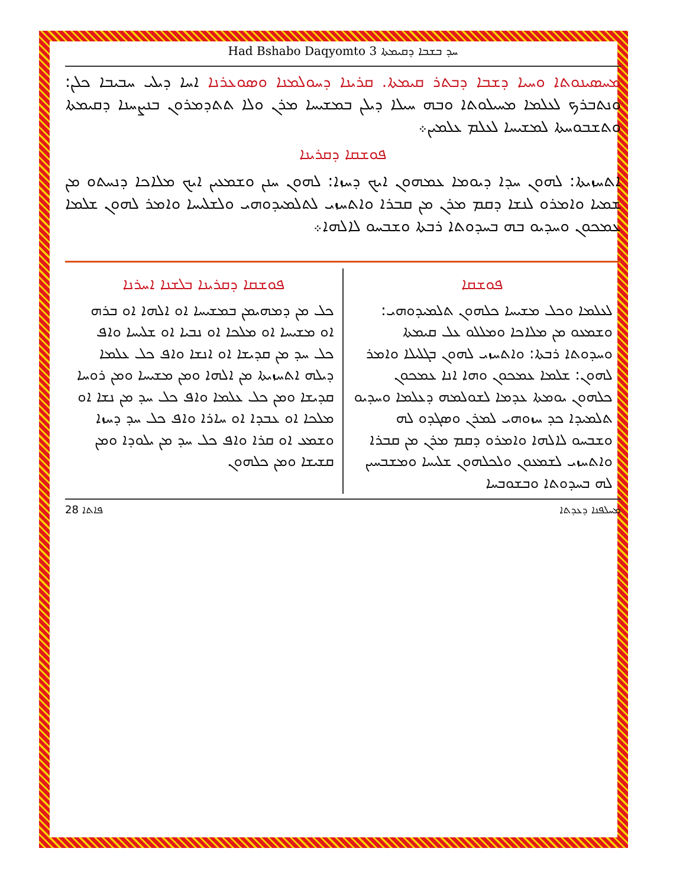Had Bshabo Daqyomto 3 ܚܕ ܒܫܒܐ ܕܩܝܡܬܐ
ܡܚܣܝܢܘܬܐ ܘܚܝܐ ܕܫܒܐ ܕܒܬܪ ܩܝܡܬܐ. ܩܪܝܢܐ ܕܚܘܠܡܢܐ ܘܣܘܥܪܢܐ ܐܚܐ ܕܝܠܝ ܚܒܝܒܐ ܟܠܢ: ܘܢܬܒܪܟ ܠܥܠܡܐ ܡܚܝܠܘܬܐ ܘܒܗ ܚܝܠܐ ܕܝܠܢ ܒܡܫܝܚܐ ܡܪܢ ܘܠܐ ܬܬܕܡܪܘܢ ܒܢܨܚܢܐ ܕܩܝܡܬܐ ܘܬܫܒܘܚܬܐ ܠܡܫܝܚܐ ܠܥܠܡ ܥܠܡܝܢ܀
ܦܘܫܩܐ ܕܩܪܝܢܐ
ܐܬܚܙܝܬܐ: ܠܗܘܢ ܚܕܐ ܕܝܘܡܐ ܥܡܗܘܢ ܐܝܟ ܕܚܙܐ: ܠܗܘܢ ܚܢܢ ܘܫܡܥܝܢ ܐܝܟ ܡܠܐܟܐ ܕܢܚܬܘ ܡܢ ܫܡܝܐ ܘܐܡܪܘ ܠܢܫܐ ܕܩܡ ܡܪܢ ܡܢ ܩܒܪܐ ܘܐܬܚܙܝ ܠܬܠܡܝܕܘܗܝ ܘܠܫܠܝܚܐ ܘܐܡܪ ܠܗܘܢ ܫܠܡܐ ܥܡܟܘܢ ܘܚܕܝܘ ܒܗ ܒܚܕܘܬܐ ܪܒܬܐ ܘܫܒܚܘ ܠܐܠܗܐ܀
ܦܘܫܩܐ
ܠܥܠܡܐ ܘܟܠ ܡܫܝܚܐ ܟܠܗܘܢ ܬܠܡܝܕܘܗܝ: ܘܫܡܥܘ ܡܢ ܡܠܐܟܐ ܘܡܠܠܘ ܥܠ ܩܝܡܬܐ ܘܚܕܘܬܐ ܪܒܬܐ: ܘܐܬܚܙܝ ܠܗܘܢ ܒܓܠܝܠܐ ܘܐܡܪ ܠܗܘܢ: ܫܠܡܐ ܥܡܟܘܢ ܘܗܐ ܐܢܐ ܥܡܟܘܢ ܟܠܗܘܢ ܝܘܡܬܐ ܥܕܡܐ ܠܫܘܠܡܗ ܕܥܠܡܐ ܘܚܕܝܘ ܬܠܡܝܕܐ ܟܕ ܚܙܘܗܝ ܠܡܪܢ ܘܣܓܕܘ ܠܗ ܘܫܒܚܘ ܠܐܠܗܐ ܘܐܡܪܘ ܕܩܡ ܡܪܢ ܡܢ ܩܒܪܐ ܘܐܬܚܙܝ ܠܫܡܥܘܢ ܘܠܟܠܗܘܢ ܫܠܝܚܐ ܘܡܫܒܚܝܢ ܠܗ ܒܚܕܘܬܐ ܘܒܫܘܒܚܐ
ܦܘܫܩܐ ܕܩܪܝܢܐ ܒܠܫܢܐ ܐܚܪܢܐ
ܟܠ ܡܢ ܕܡܗܝܡܢ ܒܡܫܝܚܐ ܐܘ ܐܠܗܐ ܐܘ ܒܪܗ ܐܘ ܡܫܝܚܐ ܐܘ ܡܠܟܐ ܐܘ ܢܒܝܐ ܐܘ ܫܠܝܚܐ ܘܐܦ ܟܠ ܚܕ ܡܢ ܩܕܝܫܐ ܐܘ ܐܢܫܐ ܘܐܦ ܟܠ ܥܠܡܐ ܕܝܠܗ ܐܬܚܙܝܬܐ ܡܢ ܐܠܗܐ ܘܡܢ ܡܫܝܚܐ ܘܡܢ ܪܘܚܐ ܩܕܝܫܐ ܘܡܢ ܟܠ ܥܠܡܐ ܘܐܦ ܟܠ ܚܕ ܡܢ ܢܫܐ ܐܘ ܡܠܟܐ ܐܘ ܥܒܕܐ ܐܘ ܚܐܪܐ ܘܐܦ ܟܠ ܚܕ ܕܚܙܐ ܘܫܡܥ ܐܘ ܩܪܐ ܘܐܦ ܟܠ ܚܕ ܡܢ ܝܠܘܕܐ ܘܡܢ ܩܫܝܫܐ ܘܡܢ ܟܠܗܘܢ
ܦܐܬܐ 28 ܡܚܠܦܢܐ ܕܥܕܬܐ